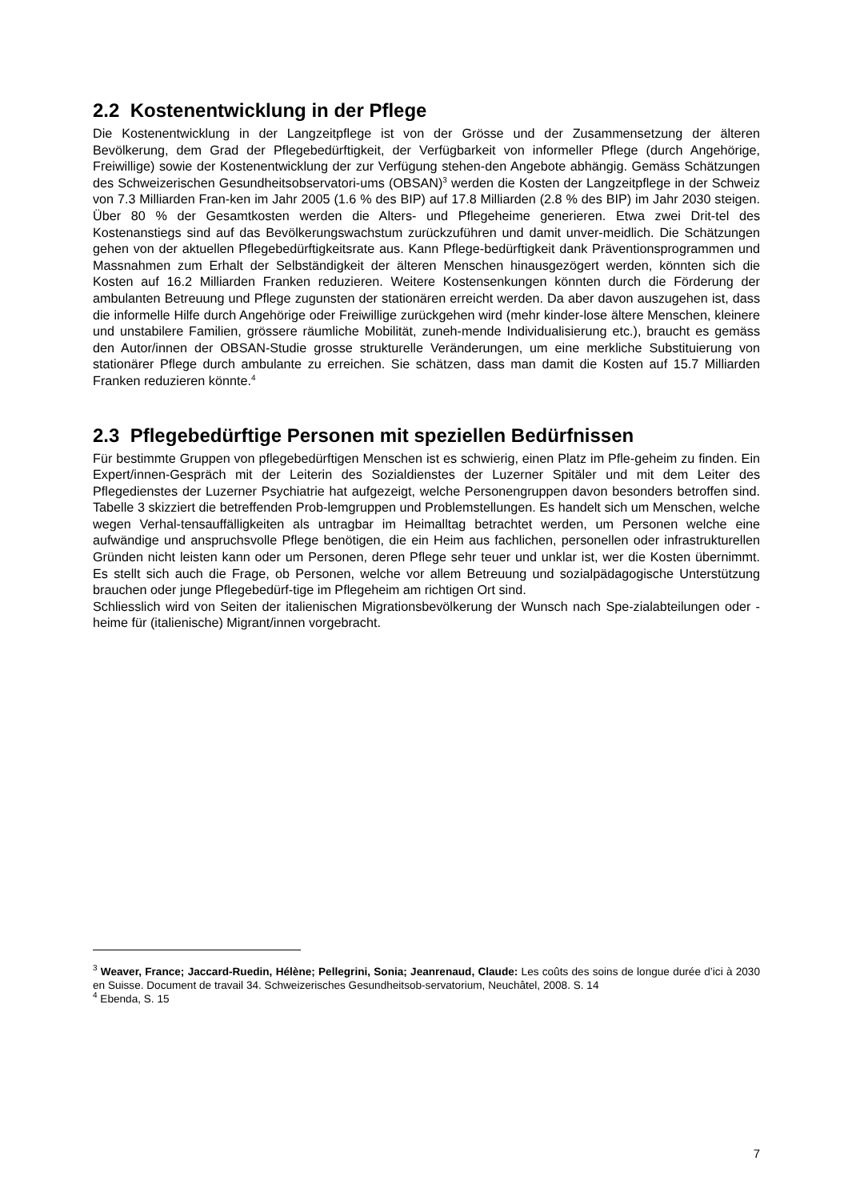2.2 Kostenentwicklung in der Pflege
Die Kostenentwicklung in der Langzeitpflege ist von der Grösse und der Zusammensetzung der älteren Bevölkerung, dem Grad der Pflegebedürftigkeit, der Verfügbarkeit von informeller Pflege (durch Angehörige, Freiwillige) sowie der Kostenentwicklung der zur Verfügung stehen-den Angebote abhängig. Gemäss Schätzungen des Schweizerischen Gesundheitsobservatori-ums (OBSAN)<sup>3</sup> werden die Kosten der Langzeitpflege in der Schweiz von 7.3 Milliarden Fran-ken im Jahr 2005 (1.6 % des BIP) auf 17.8 Milliarden (2.8 % des BIP) im Jahr 2030 steigen. Über 80 % der Gesamtkosten werden die Alters- und Pflegeheime generieren. Etwa zwei Drit-tel des Kostenanstiegs sind auf das Bevölkerungswachstum zurückzuführen und damit unver-meidlich. Die Schätzungen gehen von der aktuellen Pflegebedürftigkeitsrate aus. Kann Pflege-bedürftigkeit dank Präventionsprogrammen und Massnahmen zum Erhalt der Selbständigkeit der älteren Menschen hinausgezögert werden, könnten sich die Kosten auf 16.2 Milliarden Franken reduzieren. Weitere Kostensenkungen könnten durch die Förderung der ambulanten Betreuung und Pflege zugunsten der stationären erreicht werden. Da aber davon auszugehen ist, dass die informelle Hilfe durch Angehörige oder Freiwillige zurückgehen wird (mehr kinder-lose ältere Menschen, kleinere und unstabilere Familien, grössere räumliche Mobilität, zuneh-mende Individualisierung etc.), braucht es gemäss den Autor/innen der OBSAN-Studie grosse strukturelle Veränderungen, um eine merkliche Substituierung von stationärer Pflege durch ambulante zu erreichen. Sie schätzen, dass man damit die Kosten auf 15.7 Milliarden Franken reduzieren könnte.<sup>4</sup>
2.3 Pflegebedürftige Personen mit speziellen Bedürfnissen
Für bestimmte Gruppen von pflegebedürftigen Menschen ist es schwierig, einen Platz im Pfle-geheim zu finden. Ein Expert/innen-Gespräch mit der Leiterin des Sozialdienstes der Luzerner Spitäler und mit dem Leiter des Pflegedienstes der Luzerner Psychiatrie hat aufgezeigt, welche Personengruppen davon besonders betroffen sind. Tabelle 3 skizziert die betreffenden Prob-lemgruppen und Problemstellungen. Es handelt sich um Menschen, welche wegen Verhal-tensauffälligkeiten als untragbar im Heimalltag betrachtet werden, um Personen welche eine aufwändige und anspruchsvolle Pflege benötigen, die ein Heim aus fachlichen, personellen oder infrastrukturellen Gründen nicht leisten kann oder um Personen, deren Pflege sehr teuer und unklar ist, wer die Kosten übernimmt. Es stellt sich auch die Frage, ob Personen, welche vor allem Betreuung und sozialpädagogische Unterstützung brauchen oder junge Pflegebedürf-tige im Pflegeheim am richtigen Ort sind.
Schliesslich wird von Seiten der italienischen Migrationsbevölkerung der Wunsch nach Spe-zialabteilungen oder -heime für (italienische) Migrant/innen vorgebracht.
<sup>3</sup> Weaver, France; Jaccard-Ruedin, Hélène; Pellegrini, Sonia; Jeanrenaud, Claude: Les coûts des soins de longue durée d’ici à 2030 en Suisse. Document de travail 34. Schweizerisches Gesundheitsob-servatorium, Neuchâtel, 2008. S. 14
<sup>4</sup> Ebenda, S. 15
7